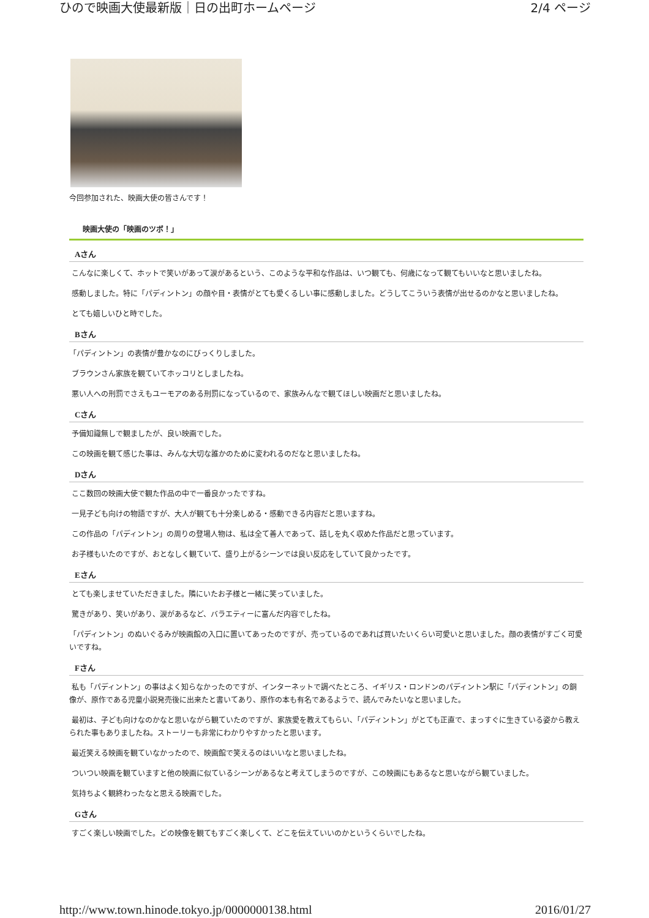ひので映画大使最新版｜日の出町ホームページ 2/4 ページ
今回参加された、映画大使の皆さんです！
映画大使の「映画のツボ！」
Aさん
こんなに楽しくて、ホットで笑いがあって涙があるという、このような平和な作品は、いつ観ても、何歳になって観てもいいなと思いましたね。
感動しました。特に「パディントン」の顔や目・表情がとても愛くるしい事に感動しました。どうしてこういう表情が出せるのかなと思いましたね。
とても嬉しいひと時でした。
Bさん
「パディントン」の表情が豊かなのにびっくりしました。
ブラウンさん家族を観ていてホッコリとしましたね。
悪い人への刑罰でさえもユーモアのある刑罰になっているので、家族みんなで観てほしい映画だと思いましたね。
Cさん
予備知識無しで観ましたが、良い映画でした。
この映画を観て感じた事は、みんな大切な誰かのために変われるのだなと思いましたね。
Dさん
ここ数回の映画大使で観た作品の中で一番良かったですね。
一見子ども向けの物語ですが、大人が観ても十分楽しめる・感動できる内容だと思いますね。
この作品の「パディントン」の周りの登場人物は、私は全て善人であって、話しを丸く収めた作品だと思っています。
お子様もいたのですが、おとなしく観ていて、盛り上がるシーンでは良い反応をしていて良かったです。
Eさん
とても楽しませていただきました。隣にいたお子様と一緒に笑っていました。
驚きがあり、笑いがあり、涙があるなど、バラエティーに富んだ内容でしたね。
「パディントン」のぬいぐるみが映画館の入口に置いてあったのですが、売っているのであれば買いたいくらい可愛いと思いました。顔の表情がすごく可愛いですね。
Fさん
私も「パディントン」の事はよく知らなかったのですが、インターネットで調べたところ、イギリス・ロンドンのパディントン駅に「パディントン」の銅像が、原作である児童小説発売後に出来たと書いてあり、原作の本も有名であるようで、読んでみたいなと思いました。
最初は、子ども向けなのかなと思いながら観ていたのですが、家族愛を教えてもらい、「パディントン」がとても正直で、まっすぐに生きている姿から教えられた事もありましたね。ストーリーも非常にわかりやすかったと思います。
最近笑える映画を観ていなかったので、映画館で笑えるのはいいなと思いましたね。
ついつい映画を観ていますと他の映画に似ているシーンがあるなと考えてしまうのですが、この映画にもあるなと思いながら観ていました。
気持ちよく観終わったなと思える映画でした。
Gさん
すごく楽しい映画でした。どの映像を観てもすごく楽しくて、どこを伝えていいのかというくらいでしたね。
http://www.town.hinode.tokyo.jp/0000000138.html 2016/01/27